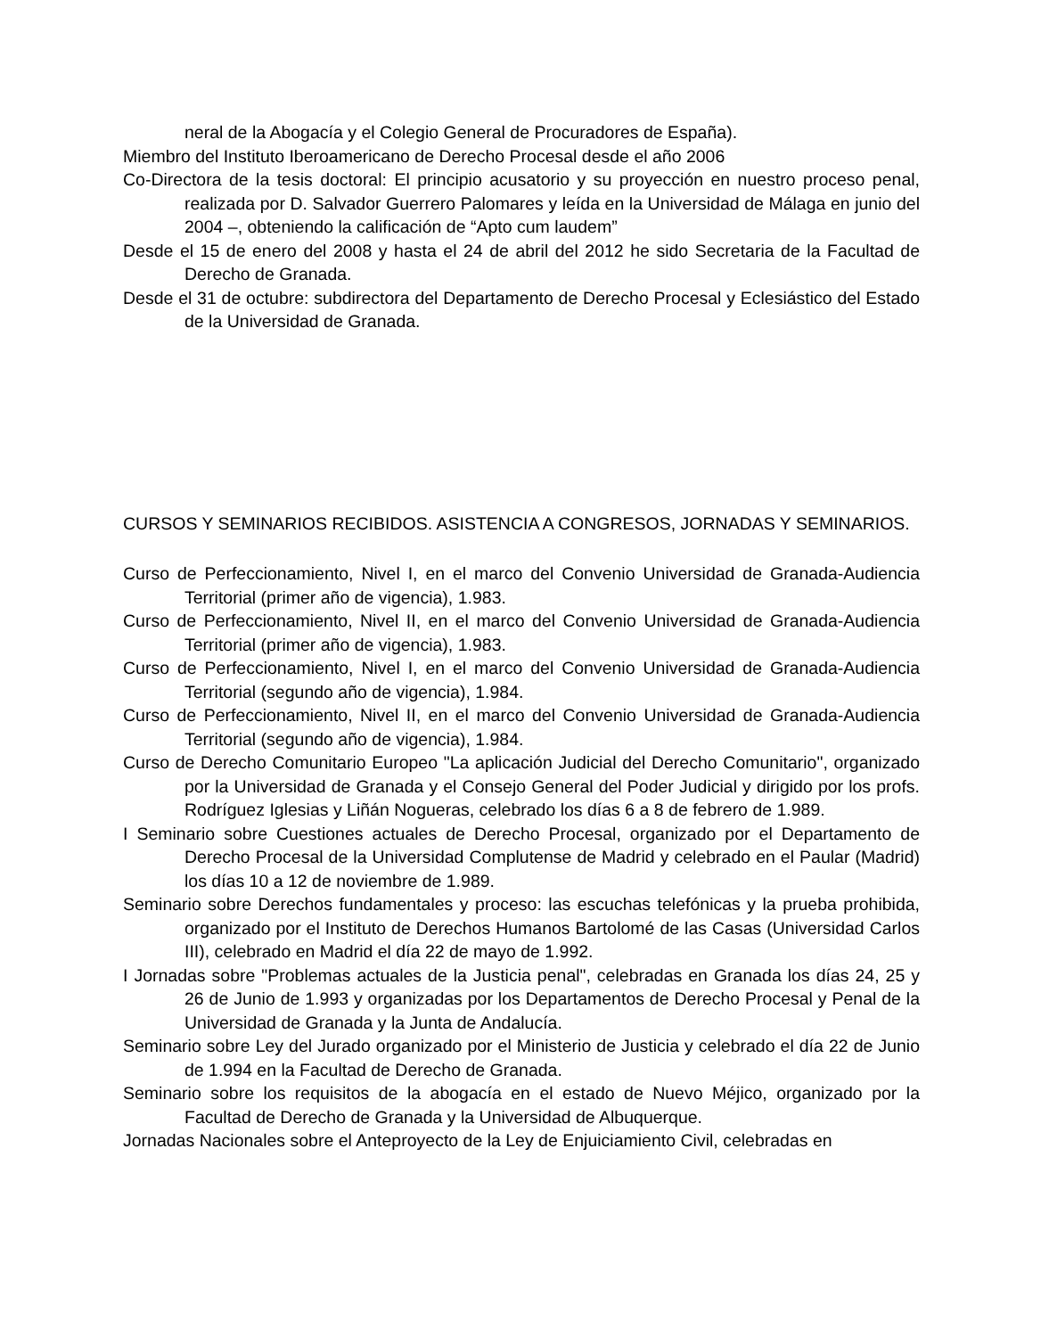neral de la Abogacía y el Colegio General de Procuradores de España).
Miembro del Instituto Iberoamericano de Derecho Procesal desde el año 2006
Co-Directora de la tesis doctoral: El principio acusatorio y su proyección en nuestro proceso penal, realizada por D. Salvador Guerrero Palomares y leída en la Universidad de Málaga en junio del 2004 –, obteniendo la calificación de “Apto cum laudem”
Desde el 15 de enero del 2008 y hasta el 24 de abril del 2012 he sido Secretaria de la Facultad de Derecho de Granada.
Desde el 31 de octubre: subdirectora del Departamento de Derecho Procesal y Eclesiástico del Estado de la Universidad de Granada.
CURSOS Y SEMINARIOS RECIBIDOS. ASISTENCIA A CONGRESOS, JORNADAS Y SEMINARIOS.
Curso de Perfeccionamiento, Nivel I, en el marco del Convenio Universidad de Granada-Audiencia Territorial (primer año de vigencia), 1.983.
Curso de Perfeccionamiento, Nivel II, en el marco del Convenio Universidad de Granada-Audiencia Territorial (primer año de vigencia), 1.983.
Curso de Perfeccionamiento, Nivel I, en el marco del Convenio Universidad de Granada-Audiencia Territorial (segundo año de vigencia), 1.984.
Curso de Perfeccionamiento, Nivel II, en el marco del Convenio Universidad de Granada-Audiencia Territorial (segundo año de vigencia), 1.984.
Curso de Derecho Comunitario Europeo "La aplicación Judicial del Derecho Comunitario", organizado por la Universidad de Granada y el Consejo General del Poder Judicial y dirigido por los profs. Rodríguez Iglesias y Liñán Nogueras, celebrado los días 6 a 8 de febrero de 1.989.
I Seminario sobre Cuestiones actuales de Derecho Procesal, organizado por el Departamento de Derecho Procesal de la Universidad Complutense de Madrid y celebrado en el Paular (Madrid) los días 10 a 12 de noviembre de 1.989.
Seminario sobre Derechos fundamentales y proceso: las escuchas telefónicas y la prueba prohibida, organizado por el Instituto de Derechos Humanos Bartolomé de las Casas (Universidad Carlos III), celebrado en Madrid el día 22 de mayo de 1.992.
I Jornadas sobre "Problemas actuales de la Justicia penal", celebradas en Granada los días 24, 25 y 26 de Junio de 1.993 y organizadas por los Departamentos de Derecho Procesal y Penal de la Universidad de Granada y la Junta de Andalucía.
Seminario sobre Ley del Jurado organizado por el Ministerio de Justicia y celebrado el día 22 de Junio de 1.994 en la Facultad de Derecho de Granada.
Seminario sobre los requisitos de la abogacía en el estado de Nuevo Méjico, organizado por la Facultad de Derecho de Granada y la Universidad de Albuquerque.
Jornadas Nacionales sobre el Anteproyecto de la Ley de Enjuiciamiento Civil, celebradas en